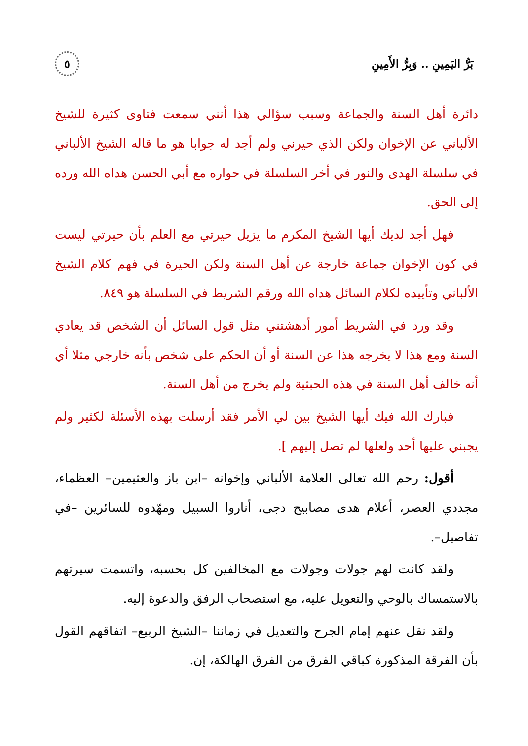بَرُّ اليَمِينِ .. وَبِرُّ الأَمِينِ ٥
دائرة أهل السنة والجماعة وسبب سؤالي هذا أنني سمعت فتاوى كثيرة للشيخ الألباني عن الإخوان ولكن الذي حيرني ولم أجد له جوابا هو ما قاله الشيخ الألباني في سلسلة الهدى والنور في أخر السلسلة في حواره مع أبي الحسن هداه الله ورده إلى الحق.
فهل أجد لديك أيها الشيخ المكرم ما يزيل حيرتي مع العلم بأن حيرتي ليست في كون الإخوان جماعة خارجة عن أهل السنة ولكن الحيرة في فهم كلام الشيخ الألباني وتأييده لكلام السائل هداه الله ورقم الشريط في السلسلة هو ٨٤٩.
وقد ورد في الشريط أمور أدهشتني مثل قول السائل أن الشخص قد يعادي السنة ومع هذا لا يخرجه هذا عن السنة أو أن الحكم على شخص بأنه خارجي مثلا أي أنه خالف أهل السنة في هذه الحبثية ولم يخرج من أهل السنة.
فبارك الله فيك أيها الشيخ بين لي الأمر فقد أرسلت بهذه الأسئلة لكثير ولم يجبني عليها أحد ولعلها لم تصل إليهم ].
أقول: رحم الله تعالى العلامة الألباني وإخوانه –ابن باز والعثيمين– العظماء، مجددي العصر، أعلام هدى مصابيح دجى، أناروا السبيل ومهّدوه للسائرين –في تفاصيل–.
ولقد كانت لهم جولات وجولات مع المخالفين كل بحسبه، واتسمت سيرتهم بالاستمساك بالوحي والتعويل عليه، مع استصحاب الرفق والدعوة إليه.
ولقد نقل عنهم إمام الجرح والتعديل في زماننا –الشيخ الربيع– اتفاقهم القول بأن الفرقة المذكورة كباقي الفرق من الفرق الهالكة، إن.